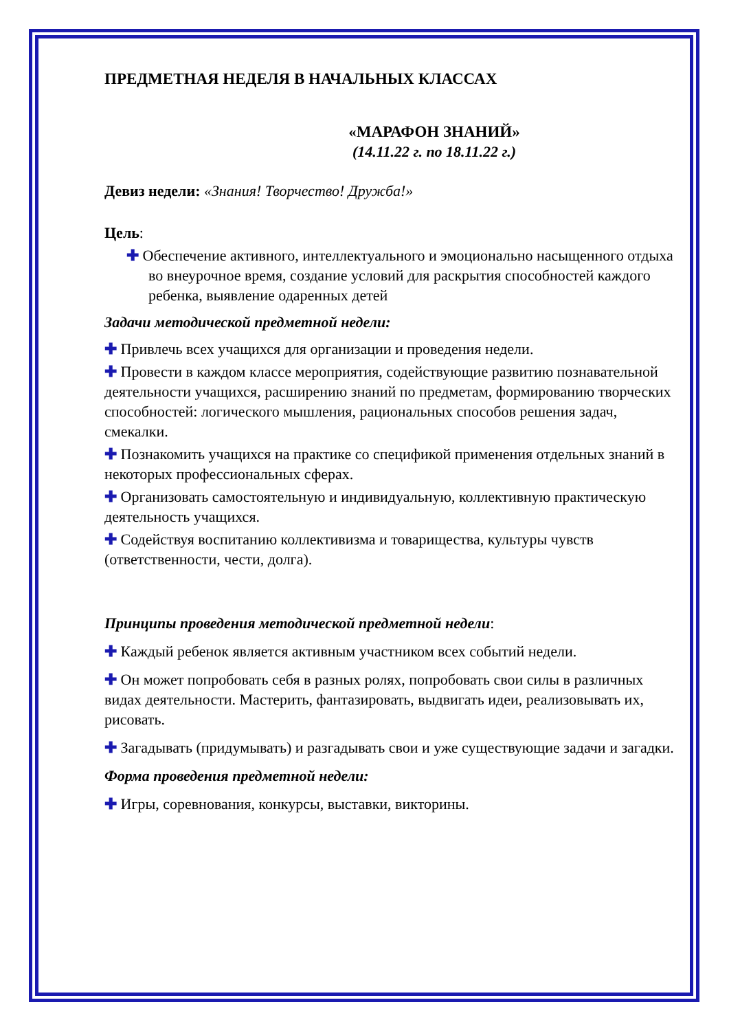ПРЕДМЕТНАЯ НЕДЕЛЯ В НАЧАЛЬНЫХ КЛАССАХ
«МАРАФОН ЗНАНИЙ»
(14.11.22 г. по 18.11.22 г.)
Девиз недели: «Знания! Творчество! Дружба!»
Цель:
✚ Обеспечение активного, интеллектуального и эмоционально насыщенного отдыха во внеурочное время, создание условий для раскрытия способностей каждого ребенка, выявление одаренных детей
Задачи методической предметной недели:
✚ Привлечь всех учащихся для организации и проведения недели.
✚ Провести в каждом классе мероприятия, содействующие развитию познавательной деятельности учащихся, расширению знаний по предметам, формированию творческих способностей: логического мышления, рациональных способов решения задач, смекалки.
✚ Познакомить учащихся на практике со спецификой применения отдельных знаний в некоторых профессиональных сферах.
✚ Организовать самостоятельную и индивидуальную, коллективную практическую деятельность учащихся.
✚ Содействуя воспитанию коллективизма и товарищества, культуры чувств (ответственности, чести, долга).
Принципы проведения методической предметной недели:
✚ Каждый ребенок является активным участником всех событий недели.
✚ Он может попробовать себя в разных ролях, попробовать свои силы в различных видах деятельности. Мастерить, фантазировать, выдвигать идеи, реализовывать их, рисовать.
✚ Загадывать (придумывать) и разгадывать свои и уже существующие задачи и загадки.
Форма проведения предметной недели:
✚ Игры, соревнования, конкурсы, выставки, викторины.